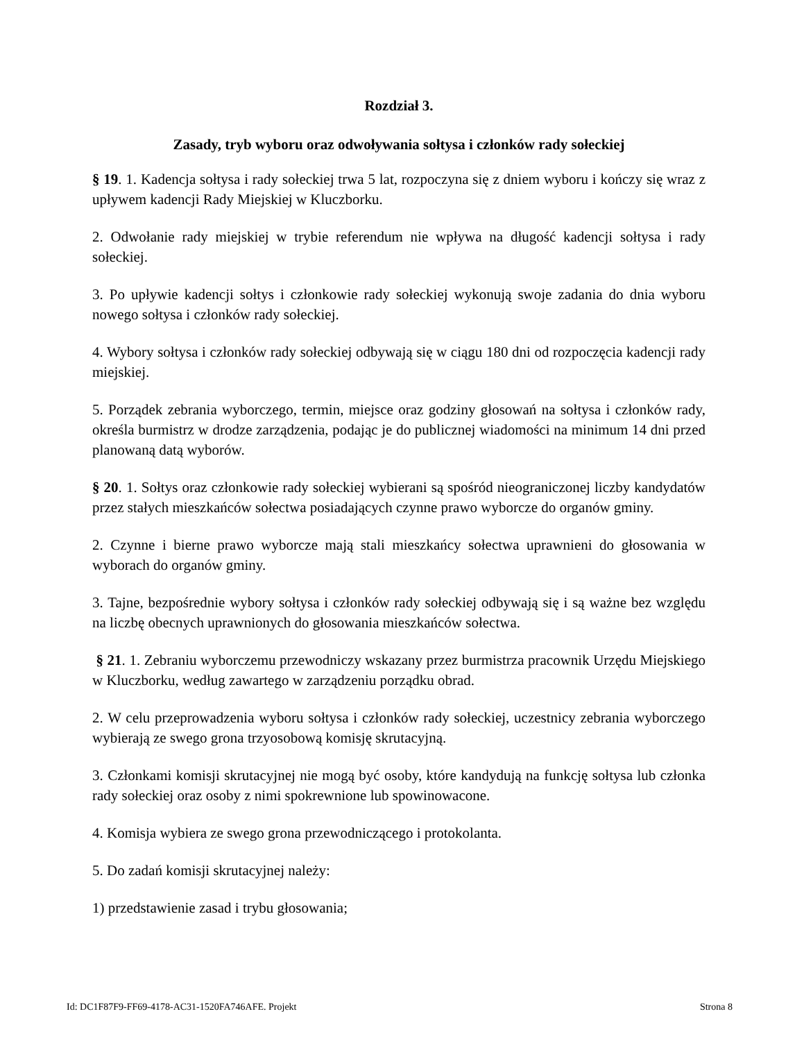Rozdział 3.
Zasady, tryb wyboru oraz odwoływania sołtysa i członków rady sołeckiej
§ 19. 1. Kadencja sołtysa i rady sołeckiej trwa 5 lat, rozpoczyna się z dniem wyboru i kończy się wraz z upływem kadencji Rady Miejskiej w Kluczborku.
2. Odwołanie rady miejskiej w trybie referendum nie wpływa na długość kadencji sołtysa i rady sołeckiej.
3. Po upływie kadencji sołtys i członkowie rady sołeckiej wykonują swoje zadania do dnia wyboru nowego sołtysa i członków rady sołeckiej.
4. Wybory sołtysa i członków rady sołeckiej odbywają się w ciągu 180 dni od rozpoczęcia kadencji rady miejskiej.
5. Porządek zebrania wyborczego, termin, miejsce oraz godziny głosowań na sołtysa i członków rady, określa burmistrz w drodze zarządzenia, podając je do publicznej wiadomości na minimum 14 dni przed planowaną datą wyborów.
§ 20. 1. Sołtys oraz członkowie rady sołeckiej wybierani są spośród nieograniczonej liczby kandydatów przez stałych mieszkańców sołectwa posiadających czynne prawo wyborcze do organów gminy.
2. Czynne i bierne prawo wyborcze mają stali mieszkańcy sołectwa uprawnieni do głosowania w wyborach do organów gminy.
3. Tajne, bezpośrednie wybory sołtysa i członków rady sołeckiej odbywają się i są ważne bez względu na liczbę obecnych uprawnionych do głosowania mieszkańców sołectwa.
§ 21. 1. Zebraniu wyborczemu przewodniczy wskazany przez burmistrza pracownik Urzędu Miejskiego w Kluczborku, według zawartego w zarządzeniu porządku obrad.
2. W celu przeprowadzenia wyboru sołtysa i członków rady sołeckiej, uczestnicy zebrania wyborczego wybierają ze swego grona trzyosobową komisję skrutacyjną.
3. Członkami komisji skrutacyjnej nie mogą być osoby, które kandydują na funkcję sołtysa lub członka rady sołeckiej oraz osoby z nimi spokrewnione lub spowinowacone.
4. Komisja wybiera ze swego grona przewodniczącego i protokolanta.
5. Do zadań komisji skrutacyjnej należy:
1) przedstawienie zasad i trybu głosowania;
Id: DC1F87F9-FF69-4178-AC31-1520FA746AFE. Projekt Strona 8